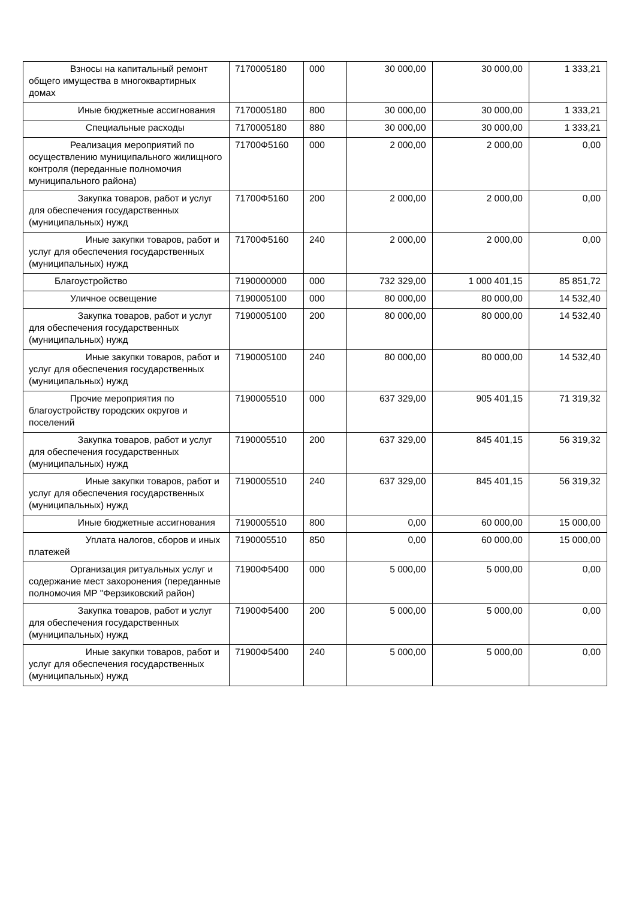| Взносы на капитальный ремонт общего имущества в многоквартирных домах | 7170005180 | 000 | 30 000,00 | 30 000,00 | 1 333,21 |
| Иные бюджетные ассигнования | 7170005180 | 800 | 30 000,00 | 30 000,00 | 1 333,21 |
| Специальные расходы | 7170005180 | 880 | 30 000,00 | 30 000,00 | 1 333,21 |
| Реализация мероприятий по осуществлению муниципального жилищного контроля (переданные полномочия муниципального района) | 71700Ф5160 | 000 | 2 000,00 | 2 000,00 | 0,00 |
| Закупка товаров, работ и услуг для обеспечения государственных (муниципальных) нужд | 71700Ф5160 | 200 | 2 000,00 | 2 000,00 | 0,00 |
| Иные закупки товаров, работ и услуг для обеспечения государственных (муниципальных) нужд | 71700Ф5160 | 240 | 2 000,00 | 2 000,00 | 0,00 |
| Благоустройство | 7190000000 | 000 | 732 329,00 | 1 000 401,15 | 85 851,72 |
| Уличное освещение | 7190005100 | 000 | 80 000,00 | 80 000,00 | 14 532,40 |
| Закупка товаров, работ и услуг для обеспечения государственных (муниципальных) нужд | 7190005100 | 200 | 80 000,00 | 80 000,00 | 14 532,40 |
| Иные закупки товаров, работ и услуг для обеспечения государственных (муниципальных) нужд | 7190005100 | 240 | 80 000,00 | 80 000,00 | 14 532,40 |
| Прочие мероприятия по благоустройству городских округов и поселений | 7190005510 | 000 | 637 329,00 | 905 401,15 | 71 319,32 |
| Закупка товаров, работ и услуг для обеспечения государственных (муниципальных) нужд | 7190005510 | 200 | 637 329,00 | 845 401,15 | 56 319,32 |
| Иные закупки товаров, работ и услуг для обеспечения государственных (муниципальных) нужд | 7190005510 | 240 | 637 329,00 | 845 401,15 | 56 319,32 |
| Иные бюджетные ассигнования | 7190005510 | 800 | 0,00 | 60 000,00 | 15 000,00 |
| Уплата налогов, сборов и иных платежей | 7190005510 | 850 | 0,00 | 60 000,00 | 15 000,00 |
| Организация ритуальных услуг и содержание мест захоронения (переданные полномочия МР "Ферзиковский район) | 71900Ф5400 | 000 | 5 000,00 | 5 000,00 | 0,00 |
| Закупка товаров, работ и услуг для обеспечения государственных (муниципальных) нужд | 71900Ф5400 | 200 | 5 000,00 | 5 000,00 | 0,00 |
| Иные закупки товаров, работ и услуг для обеспечения государственных (муниципальных) нужд | 71900Ф5400 | 240 | 5 000,00 | 5 000,00 | 0,00 |